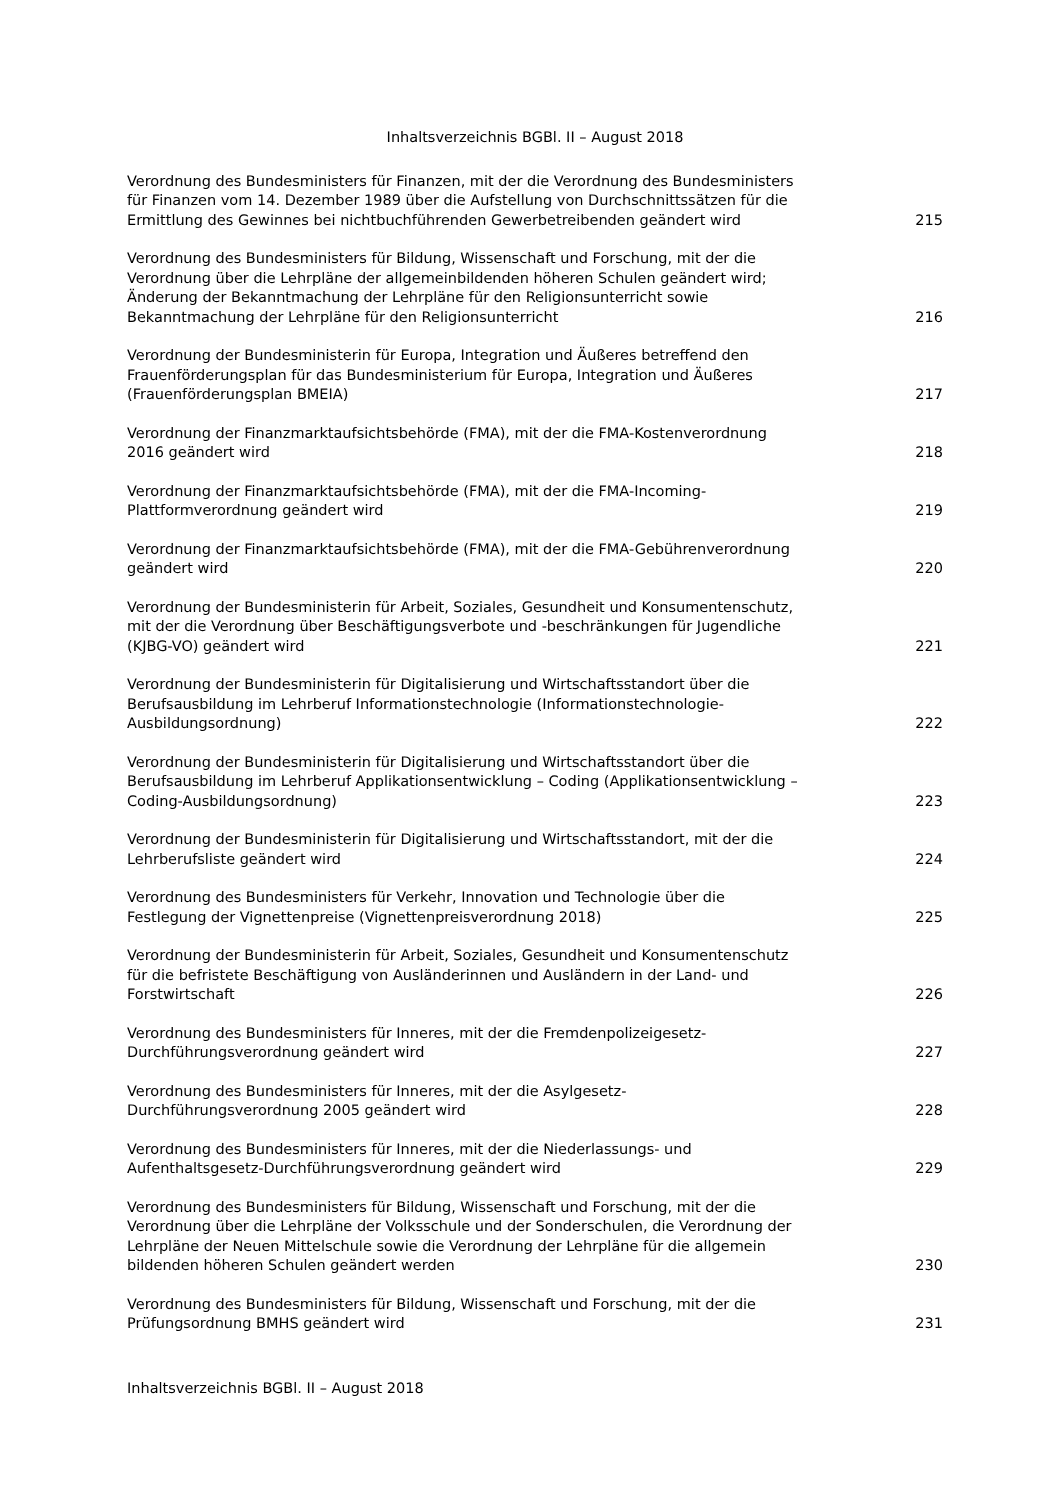Inhaltsverzeichnis BGBl. II – August 2018
| Verordnung des Bundesministers für Finanzen, mit der die Verordnung des Bundesministers für Finanzen vom 14. Dezember 1989 über die Aufstellung von Durchschnittssätzen für die Ermittlung des Gewinnes bei nichtbuchführenden Gewerbetreibenden geändert wird | 215 |
| Verordnung des Bundesministers für Bildung, Wissenschaft und Forschung, mit der die Verordnung über die Lehrpläne der allgemeinbildenden höheren Schulen geändert wird; Änderung der Bekanntmachung der Lehrpläne für den Religionsunterricht sowie Bekanntmachung der Lehrpläne für den Religionsunterricht | 216 |
| Verordnung der Bundesministerin für Europa, Integration und Äußeres betreffend den Frauenförderungsplan für das Bundesministerium für Europa, Integration und Äußeres (Frauenförderungsplan BMEIA) | 217 |
| Verordnung der Finanzmarktaufsichtsbehörde (FMA), mit der die FMA-Kostenverordnung 2016 geändert wird | 218 |
| Verordnung der Finanzmarktaufsichtsbehörde (FMA), mit der die FMA-Incoming- Plattformverordnung geändert wird | 219 |
| Verordnung der Finanzmarktaufsichtsbehörde (FMA), mit der die FMA-Gebührenverordnung geändert wird | 220 |
| Verordnung der Bundesministerin für Arbeit, Soziales, Gesundheit und Konsumentenschutz, mit der die Verordnung über Beschäftigungsverbote und -beschränkungen für Jugendliche (KJBG-VO) geändert wird | 221 |
| Verordnung der Bundesministerin für Digitalisierung und Wirtschaftsstandort über die Berufsausbildung im Lehrberuf Informationstechnologie (Informationstechnologie- Ausbildungsordnung) | 222 |
| Verordnung der Bundesministerin für Digitalisierung und Wirtschaftsstandort über die Berufsausbildung im Lehrberuf Applikationsentwicklung – Coding (Applikationsentwicklung – Coding-Ausbildungsordnung) | 223 |
| Verordnung der Bundesministerin für Digitalisierung und Wirtschaftsstandort, mit der die Lehrberufsliste geändert wird | 224 |
| Verordnung des Bundesministers für Verkehr, Innovation und Technologie über die Festlegung der Vignettenpreise (Vignettenpreisverordnung 2018) | 225 |
| Verordnung der Bundesministerin für Arbeit, Soziales, Gesundheit und Konsumentenschutz für die befristete Beschäftigung von Ausländerinnen und Ausländern in der Land- und Forstwirtschaft | 226 |
| Verordnung des Bundesministers für Inneres, mit der die Fremdenpolizeigesetz- Durchführungsverordnung geändert wird | 227 |
| Verordnung des Bundesministers für Inneres, mit der die Asylgesetz- Durchführungsverordnung 2005 geändert wird | 228 |
| Verordnung des Bundesministers für Inneres, mit der die Niederlassungs- und Aufenthaltsgesetz-Durchführungsverordnung geändert wird | 229 |
| Verordnung des Bundesministers für Bildung, Wissenschaft und Forschung, mit der die Verordnung über die Lehrpläne der Volksschule und der Sonderschulen, die Verordnung der Lehrpläne der Neuen Mittelschule sowie die Verordnung der Lehrpläne für die allgemein bildenden höheren Schulen geändert werden | 230 |
| Verordnung des Bundesministers für Bildung, Wissenschaft und Forschung, mit der die Prüfungsordnung BMHS geändert wird | 231 |
Inhaltsverzeichnis BGBl. II – August 2018